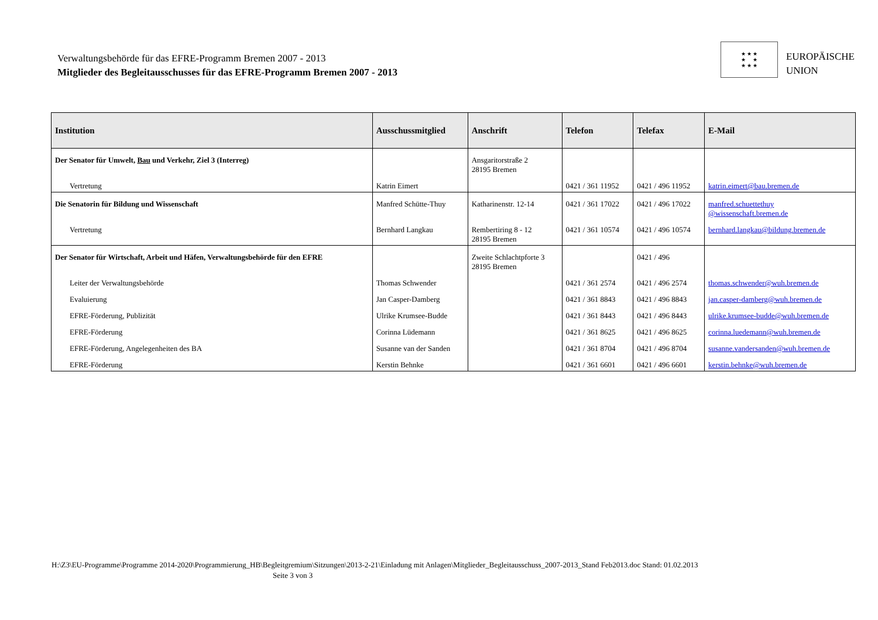Verwaltungsbehörde für das EFRE-Programm Bremen 2007 - 2013
Mitglieder des Begleitausschusses für das EFRE-Programm Bremen 2007 - 2013
★ ★ ★
★ ★
★ ★ ★
EUROPÄISCHE
UNION
| Institution | Ausschussmitglied | Anschrift | Telefon | Telefax | E-Mail |
| --- | --- | --- | --- | --- | --- |
| Der Senator für Umwelt, Bau und Verkehr, Ziel 3 (Interreg) | | Ansgaritorstraße 2 28195 Bremen | | | |
| Vertretung | Katrin Eimert | | 0421 / 361 11952 | 0421 / 496 11952 | katrin.eimert@bau.bremen.de |
| Die Senatorin für Bildung und Wissenschaft | Manfred Schütte-Thuy | Katharinenstr. 12-14 | 0421 / 361 17022 | 0421 / 496 17022 | manfred.schuettethuy @wissenschaft.bremen.de |
| Vertretung | Bernhard Langkau | Rembertiring 8 - 12 28195 Bremen | 0421 / 361 10574 | 0421 / 496 10574 | bernhard.langkau@bildung.bremen.de |
| Der Senator für Wirtschaft, Arbeit und Häfen, Verwaltungsbehörde für den EFRE | | Zweite Schlachtpforte 3 28195 Bremen | | 0421 / 496 | |
| Leiter der Verwaltungsbehörde | Thomas Schwender | | 0421 / 361 2574 | 0421 / 496 2574 | thomas.schwender@wuh.bremen.de |
| Evaluierung | Jan Casper-Damberg | | 0421 / 361 8843 | 0421 / 496 8843 | jan.casper-damberg@wuh.bremen.de |
| EFRE-Förderung, Publizität | Ulrike Krumsee-Budde | | 0421 / 361 8443 | 0421 / 496 8443 | ulrike.krumsee-budde@wuh.bremen.de |
| EFRE-Förderung | Corinna Lüdemann | | 0421 / 361 8625 | 0421 / 496 8625 | corinna.luedemann@wuh.bremen.de |
| EFRE-Förderung, Angelegenheiten des BA | Susanne van der Sanden | | 0421 / 361 8704 | 0421 / 496 8704 | susanne.vandersanden@wuh.bremen.de |
| EFRE-Förderung | Kerstin Behnke | | 0421 / 361 6601 | 0421 / 496 6601 | kerstin.behnke@wuh.bremen.de |
H:\Z3\EU-Programme\Programme 2014-2020\Programmierung_HB\Begleitgremium\Sitzungen\2013-2-21\Einladung mit Anlagen\Mitglieder_Begleitausschuss_2007-2013_Stand Feb2013.doc Stand: 01.02.2013
Seite 3 von 3